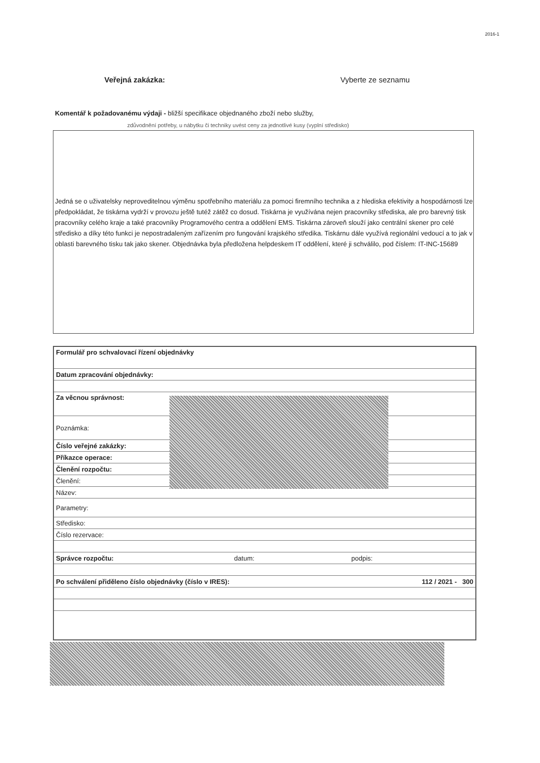2016-1
Veřejná zakázka: Vyberte ze seznamu
Komentář k požadovanému výdaji - bližší specifikace objednaného zboží nebo služby,
zdůvodnění potřeby, u nábytku či techniky uvést ceny za jednotlivé kusy (vyplní středisko)
Jedná se o uživatelsky neproveditelnou výměnu spotřebního materiálu za pomoci firemního technika a z hlediska efektivity a hospodárnosti lze předpokládat, že tiskárna vydrží v provozu ještě tutéž zátěž co dosud. Tiskárna je využívána nejen pracovníky střediska, ale pro barevný tisk pracovníky celého kraje a také pracovníky Programového centra a oddělení EMS. Tiskárna zároveň slouží jako centrální skener pro celé středisko a díky této funkci je nepostradaleným zařízením pro fungování krajského středika. Tiskárnu dále využívá regionální vedoucí a to jak v oblasti barevného tisku tak jako skener. Objednávka byla předložena helpdeskem IT oddělení, které ji schválilo, pod číslem: IT-INC-15689
| Formulář pro schvalovací řízení objednávky | | | |
| Datum zpracování objednávky: | | | |
| Za věcnou správnost: | | | |
| Poznámka: | | | |
| Číslo veřejné zakázky: | | | |
| Příkazce operace: | | | |
| Členění rozpočtu: | | | |
| Členění: | | | |
| Název: | | | |
| Parametry: | | | |
| Středisko: | | | |
| Číslo rezervace: | | | |
| Správce rozpočtu: | datum: | podpis: | |
| Po schválení přiděleno číslo objednávky (číslo v IRES): | | | 112 / 2021 - 300 |